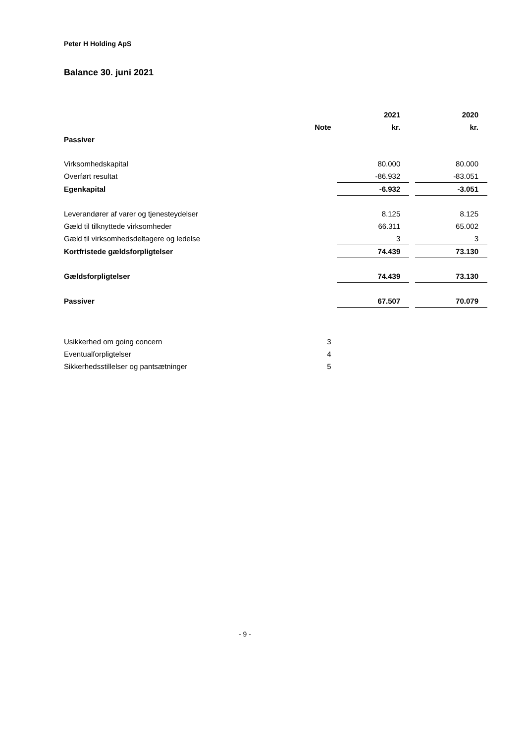Peter H Holding ApS
Balance 30. juni 2021
| | | | 2021 | | 2020 |
| --- | --- | --- | --- | --- | --- |
| | Note | | kr. | | kr. |
| Passiver | | | | | |
| Virksomhedskapital | | | 80.000 | | 80.000 |
| Overført resultat | | | -86.932 | | -83.051 |
| Egenkapital | | | -6.932 | | -3.051 |
| Leverandører af varer og tjenesteydelser | | | 8.125 | | 8.125 |
| Gæld til tilknyttede virksomheder | | | 66.311 | | 65.002 |
| Gæld til virksomhedsdeltagere og ledelse | | | 3 | | 3 |
| Kortfristede gældsforpligtelser | | | 74.439 | | 73.130 |
| Gældsforpligtelser | | | 74.439 | | 73.130 |
| Passiver | | | 67.507 | | 70.079 |
| Usikkerhed om going concern | 3 | | | | |
| Eventualforpligtelser | 4 | | | | |
| Sikkerhedsstillelser og pantsætninger | 5 | | | | |
- 9 -